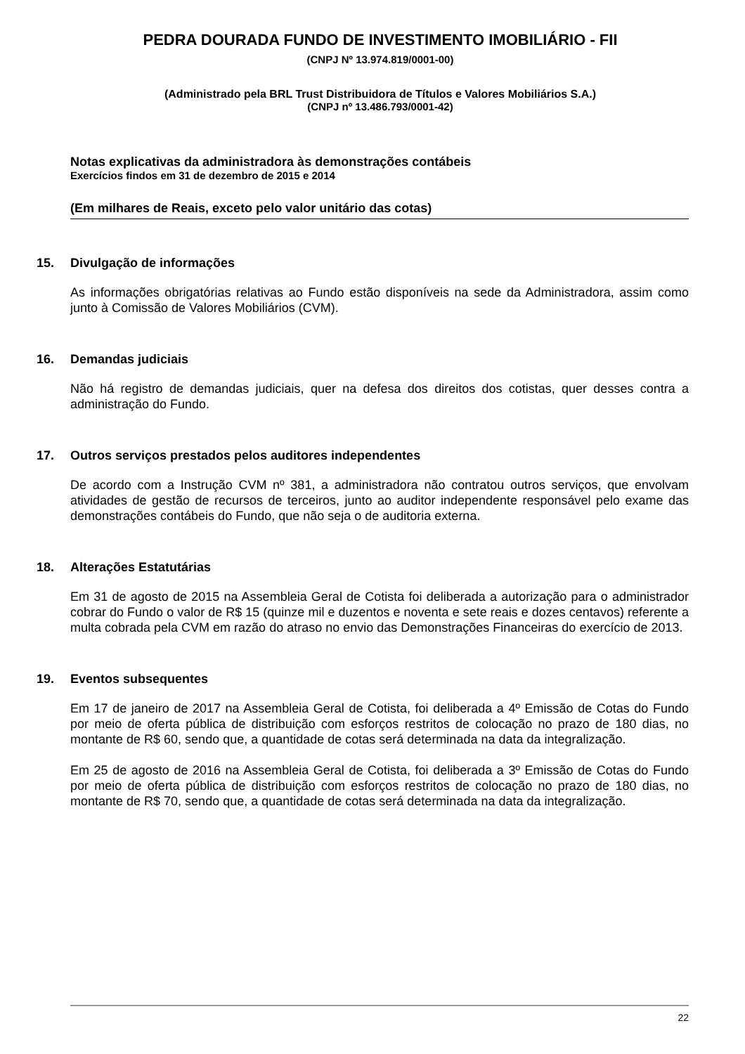PEDRA DOURADA FUNDO DE INVESTIMENTO IMOBILIÁRIO - FII
(CNPJ Nº 13.974.819/0001-00)
(Administrado pela BRL Trust Distribuidora de Títulos e Valores Mobiliários S.A.)
(CNPJ nº 13.486.793/0001-42)
Notas explicativas da administradora às demonstrações contábeis
Exercícios findos em 31 de dezembro de 2015 e 2014
(Em milhares de Reais, exceto pelo valor unitário das cotas)
15. Divulgação de informações
As informações obrigatórias relativas ao Fundo estão disponíveis na sede da Administradora, assim como junto à Comissão de Valores Mobiliários (CVM).
16. Demandas judiciais
Não há registro de demandas judiciais, quer na defesa dos direitos dos cotistas, quer desses contra a administração do Fundo.
17. Outros serviços prestados pelos auditores independentes
De acordo com a Instrução CVM nº 381, a administradora não contratou outros serviços, que envolvam atividades de gestão de recursos de terceiros, junto ao auditor independente responsável pelo exame das demonstrações contábeis do Fundo, que não seja o de auditoria externa.
18. Alterações Estatutárias
Em 31 de agosto de 2015 na Assembleia Geral de Cotista foi deliberada a autorização para o administrador cobrar do Fundo o valor de R$ 15 (quinze mil e duzentos e noventa e sete reais e dozes centavos) referente a multa cobrada pela CVM em razão do atraso no envio das Demonstrações Financeiras do exercício de 2013.
19. Eventos subsequentes
Em 17 de janeiro de 2017 na Assembleia Geral de Cotista, foi deliberada a 4º Emissão de Cotas do Fundo por meio de oferta pública de distribuição com esforços restritos de colocação no prazo de 180 dias, no montante de R$ 60, sendo que, a quantidade de cotas será determinada na data da integralização.
Em 25 de agosto de 2016 na Assembleia Geral de Cotista, foi deliberada a 3º Emissão de Cotas do Fundo por meio de oferta pública de distribuição com esforços restritos de colocação no prazo de 180 dias, no montante de R$ 70, sendo que, a quantidade de cotas será determinada na data da integralização.
22